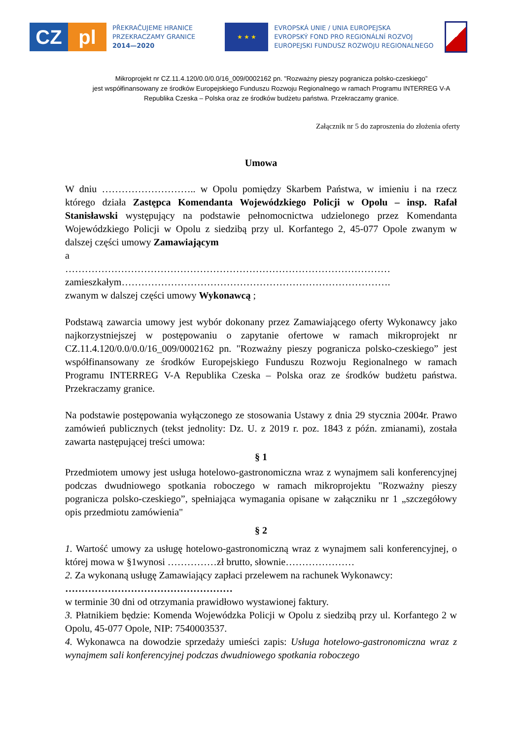CZ pl
PŘEKRAČUJEME HRANICE
PRZEKRACZAMY GRANICE
2014—2020
★ ★ ★
EVROPSKÁ UNIE / UNIA EUROPEJSKA
EVROPSKÝ FOND PRO REGIONÁLNÍ ROZVOJ
EUROPEJSKI FUNDUSZ ROZWOJU REGIONALNEGO
Mikroprojekt nr CZ.11.4.120/0.0/0.0/16_009/0002162 pn. "Rozważny pieszy pogranicza polsko-czeskiego”
jest współfinansowany ze środków Europejskiego Funduszu Rozwoju Regionalnego w ramach Programu INTERREG V-A
Republika Czeska – Polska oraz ze środków budżetu państwa. Przekraczamy granice.
Załącznik nr 5 do zaproszenia do złożenia oferty
Umowa
W dniu ……………………….. w Opolu pomiędzy Skarbem Państwa, w imieniu i na rzecz którego działa Zastępca Komendanta Wojewódzkiego Policji w Opolu – insp. Rafał Stanisławski występujący na podstawie pełnomocnictwa udzielonego przez Komendanta Wojewódzkiego Policji w Opolu z siedzibą przy ul. Korfantego 2, 45-077 Opole zwanym w dalszej części umowy Zamawiającym
a
………………………………………………………………………………………
zamieszkałym……………………………………………………………………….
zwanym w dalszej części umowy Wykonawcą ;
Podstawą zawarcia umowy jest wybór dokonany przez Zamawiającego oferty Wykonawcy jako najkorzystniejszej w postępowaniu o zapytanie ofertowe w ramach mikroprojekt nr CZ.11.4.120/0.0/0.0/16_009/0002162 pn. "Rozważny pieszy pogranicza polsko-czeskiego” jest współfinansowany ze środków Europejskiego Funduszu Rozwoju Regionalnego w ramach Programu INTERREG V-A Republika Czeska – Polska oraz ze środków budżetu państwa. Przekraczamy granice.
Na podstawie postępowania wyłączonego ze stosowania Ustawy z dnia 29 stycznia 2004r. Prawo zamówień publicznych (tekst jednolity: Dz. U. z 2019 r. poz. 1843 z późn. zmianami), została zawarta następującej treści umowa:
§ 1
Przedmiotem umowy jest usługa hotelowo-gastronomiczna wraz z wynajmem sali konferencyjnej podczas dwudniowego spotkania roboczego w ramach mikroprojektu "Rozważny pieszy pogranicza polsko-czeskiego”, spełniająca wymagania opisane w załączniku nr 1 „szczegółowy opis przedmiotu zamówienia"
§ 2
1. Wartość umowy za usługę hotelowo-gastronomiczną wraz z wynajmem sali konferencyjnej, o której mowa w §1wynosi ……………zł brutto, słownie…………………
2. Za wykonaną usługę Zamawiający zapłaci przelewem na rachunek Wykonawcy:
……………………………………………
w terminie 30 dni od otrzymania prawidłowo wystawionej faktury.
3. Płatnikiem będzie: Komenda Wojewódzka Policji w Opolu z siedzibą przy ul. Korfantego 2 w Opolu, 45-077 Opole, NIP: 7540003537.
4. Wykonawca na dowodzie sprzedaży umieści zapis: Usługa hotelowo-gastronomiczna wraz z wynajmem sali konferencyjnej podczas dwudniowego spotkania roboczego